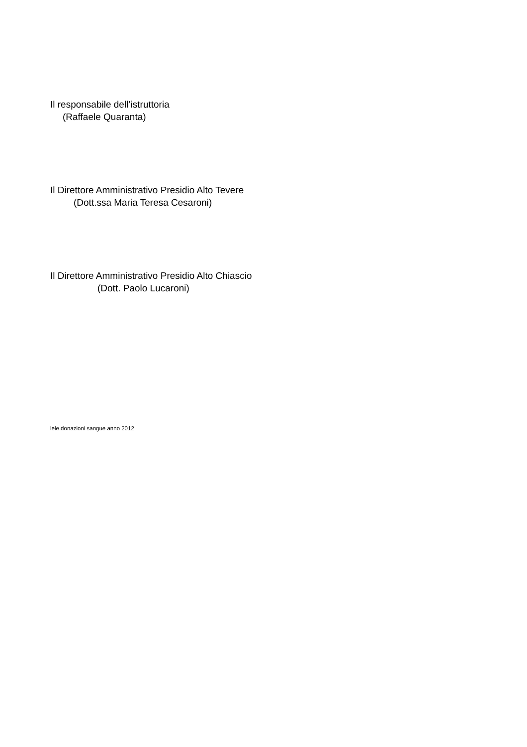Il responsabile dell’istruttoria
(Raffaele Quaranta)
Il Direttore Amministrativo Presidio Alto Tevere
(Dott.ssa Maria Teresa Cesaroni)
Il Direttore Amministrativo Presidio Alto Chiascio
(Dott. Paolo Lucaroni)
lele.donazioni sangue anno 2012